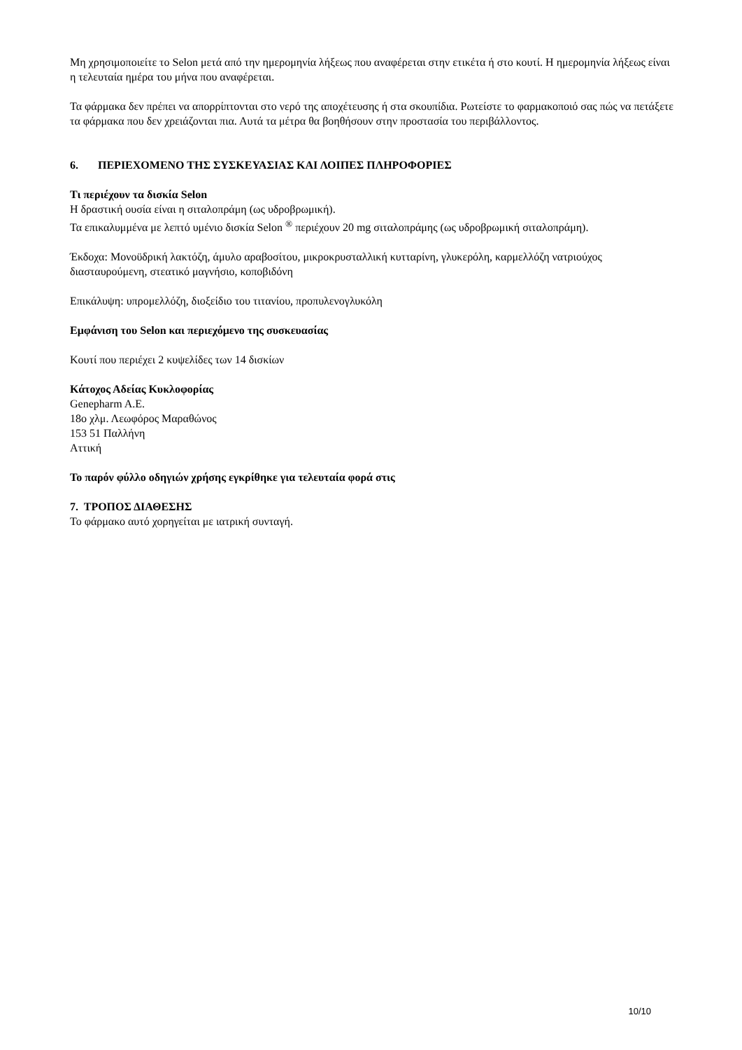Μη χρησιμοποιείτε το Selon μετά από την ημερομηνία λήξεως που αναφέρεται στην ετικέτα ή στο κουτί. Η ημερομηνία λήξεως είναι η τελευταία ημέρα του μήνα που αναφέρεται.
Τα φάρμακα δεν πρέπει να απορρίπτονται στο νερό της αποχέτευσης ή στα σκουπίδια. Ρωτείστε το φαρμακοποιό σας πώς να πετάξετε τα φάρμακα που δεν χρειάζονται πια. Αυτά τα μέτρα θα βοηθήσουν στην προστασία του περιβάλλοντος.
6. ΠΕΡΙΕΧΟΜΕΝΟ ΤΗΣ ΣΥΣΚΕΥΑΣΙΑΣ ΚΑΙ ΛΟΙΠΕΣ ΠΛΗΡΟΦΟΡΙΕΣ
Τι περιέχουν τα δισκία Selon
Η δραστική ουσία είναι η σιταλοπράμη (ως υδροβρωμική).
Τα επικαλυμμένα με λεπτό υμένιο δισκία Selon <sup>®</sup> περιέχουν 20 mg σιταλοπράμης (ως υδροβρωμική σιταλοπράμη).
Έκδοχα: Μονοϋδρική λακτόζη, άμυλο αραβοσίτου, μικροκρυσταλλική κυτταρίνη, γλυκερόλη, καρμελλόζη νατριούχος διασταυρούμενη, στεατικό μαγνήσιο, κοποβιδόνη
Επικάλυψη: υπρομελλόζη, διοξείδιο του τιτανίου, προπυλενογλυκόλη
Εμφάνιση του Selon και περιεχόμενο της συσκευασίας
Κουτί που περιέχει 2 κυψελίδες των 14 δισκίων
Κάτοχος Αδείας Κυκλοφορίας
Genepharm A.E.
18ο χλμ. Λεωφόρος Μαραθώνος
153 51 Παλλήνη
Αττική
Το παρόν φύλλο οδηγιών χρήσης εγκρίθηκε για τελευταία φορά στις
7. ΤΡΟΠΟΣ ΔΙΑΘΕΣΗΣ
Το φάρμακο αυτό χορηγείται με ιατρική συνταγή.
10/10